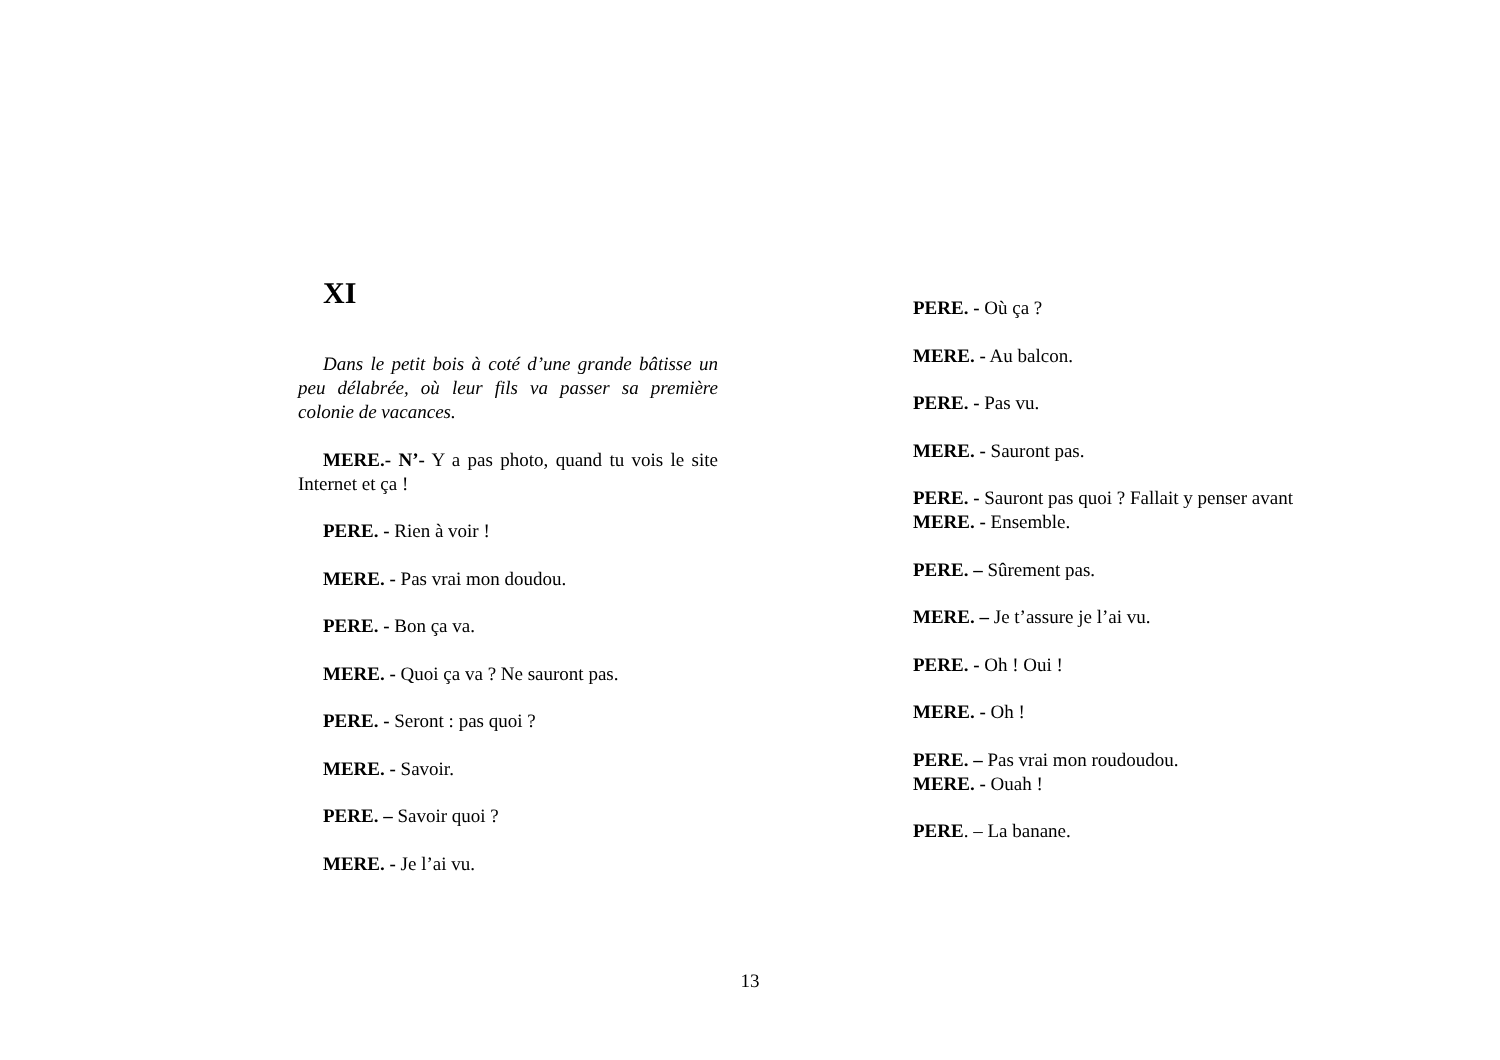XI
Dans le petit bois à coté d’une grande bâtisse un peu délabrée, où leur fils va passer sa première colonie de vacances.
MERE.- N’- Y a pas photo, quand tu vois le site Internet et ça !
PERE. - Rien à voir !
MERE. - Pas vrai mon doudou.
PERE. - Bon ça va.
MERE. - Quoi ça va ? Ne sauront pas.
PERE. - Seront : pas quoi ?
MERE. - Savoir.
PERE. – Savoir quoi ?
MERE. - Je l’ai vu.
PERE. - Où ça ?
MERE. - Au balcon.
PERE. - Pas vu.
MERE. - Sauront pas.
PERE. - Sauront pas quoi ? Fallait y penser avant
MERE. - Ensemble.
PERE. – Sûrement pas.
MERE. – Je t’assure je l’ai vu.
PERE. - Oh ! Oui !
MERE. - Oh !
PERE. – Pas vrai mon roudoudou.
MERE. - Ouah !
PERE. – La banane.
13